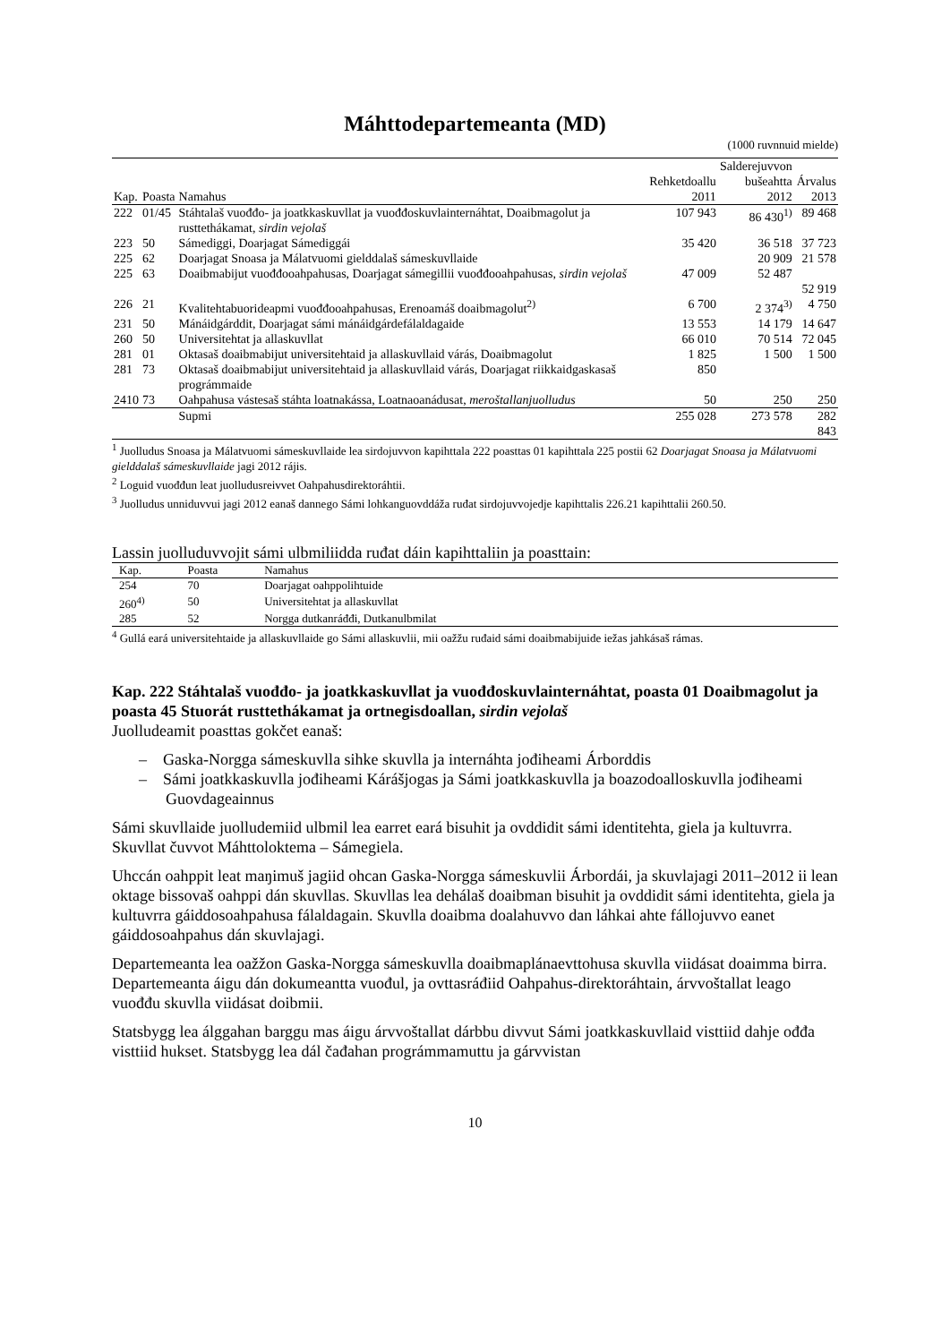Máhttodepartemeanta (MD)
(1000 ruvnnuid mielde)
| Kap. | Poasta | Namahus | Rehketdoallu 2011 | Salderejuvvon bušeahtta 2012 | Árvalus 2013 |
| --- | --- | --- | --- | --- | --- |
| 222 | 01/45 | Stáhtalaš vuođđo- ja joatkkaskuvllat ja vuođđoskuvlainternáhtat, Doaibmagolut ja rusttethákamat, sirdin vejolaš | 107 943 | 86 430<sup>1)</sup> | 89 468 |
| 223 | 50 | Sámediggi, Doarjagat Sámediggái | 35 420 | 36 518 | 37 723 |
| 225 | 62 | Doarjagat Snoasa ja Málatvuomi gielddalaš sámeskuvllaide | | 20 909 | 21 578 |
| 225 | 63 | Doaibmabijut vuođđooahpahusas, Doarjagat sámegillii vuođđooahpahusas, sirdin vejolaš | 47 009 | 52 487 | 52 919 |
| 226 | 21 | Kvalitehtabuorideapmi vuođđooahpahusas, Erenoamáš doaibmagolut<sup>2)</sup> | 6 700 | 2 374<sup>3)</sup> | 4 750 |
| 231 | 50 | Mánáidgárddit, Doarjagat sámi mánáidgárdefálaldagaide | 13 553 | 14 179 | 14 647 |
| 260 | 50 | Universitehtat ja allaskuvllat | 66 010 | 70 514 | 72 045 |
| 281 | 01 | Oktasaš doaibmabijut universitehtaid ja allaskuvllaid várás, Doaibmagolut | 1 825 | 1 500 | 1 500 |
| 281 | 73 | Oktasaš doaibmabijut universitehtaid ja allaskuvllaid várás, Doarjagat riikkaidgaskasaš prográmmaide | 850 | | |
| 2410 | 73 | Oahpahusa vástesaš stáhta loatnakássa, Loatnaoanádusat, meroštallanjuolludus | 50 | 250 | 250 |
| | | Supmi | 255 028 | 273 578 | 282 843 |
<sup>1</sup> Juolludus Snoasa ja Málatvuomi sámeskuvllaide lea sirdojuvvon kapihttala 222 poasttas 01 kapihttala 225 postii 62 Doarjagat Snoasa ja Málatvuomi gielddalaš sámeskuvllaide jagi 2012 rájis.
<sup>2</sup> Loguid vuođđun leat juolludusreivvet Oahpahusdirektoráhtii.
<sup>3</sup> Juolludus unniduvvui jagi 2012 eanaš dannego Sámi lohkanguovddáža ruđat sirdojuvvojedje kapihttalis 226.21 kapihttalii 260.50.
Lassin juolluduvvojit sámi ulbmiliidda ruđat dáin kapihttaliin ja poasttain:
| Kap. | Poasta | Namahus |
| --- | --- | --- |
| 254 | 70 | Doarjagat oahppolihtuide |
| 260<sup>4)</sup> | 50 | Universitehtat ja allaskuvllat |
| 285 | 52 | Norgga dutkanráđđi, Dutkanulbmilat |
<sup>4</sup> Gullá eará universitehtaide ja allaskuvllaide go Sámi allaskuvlii, mii oažžu ruđaid sámi doaibmabijuide iežas jahkásaš rámas.
Kap. 222 Stáhtalaš vuođđo- ja joatkkaskuvllat ja vuođđoskuvlainternáhtat, poasta 01 Doaibmagolut ja poasta 45 Stuorát rusttethákamat ja ortnegisdoallan, sirdin vejolaš
Juolludeamit poasttas gokčet eanaš:
– Gaska-Norgga sámeskuvlla sihke skuvlla ja internáhta jođiheami Árborddis
– Sámi joatkkaskuvlla jođiheami Kárášjogas ja Sámi joatkkaskuvlla ja boazodoalloskuvlla jođiheami Guovdageainnus
Sámi skuvllaide juolludemiid ulbmil lea earret eará bisuhit ja ovddidit sámi identitehta, giela ja kultuvrra. Skuvllat čuvvot Máhttoloktema – Sámegiela.
Uhccán oahppit leat maŋimuš jagiid ohcan Gaska-Norgga sámeskuvlii Árbordái, ja skuvlajagi 2011–2012 ii lean oktage bissovaš oahppi dán skuvllas. Skuvllas lea dehálaš doaibman bisuhit ja ovddidit sámi identitehta, giela ja kultuvrra gáiddosoahpahusa fálaldagain. Skuvlla doaibma doalahuvvo dan láhkai ahte fállojuvvo eanet gáiddosoahpahus dán skuvlajagi.
Departemeanta lea oažžon Gaska-Norgga sámeskuvlla doaibmaplánaevttohusa skuvlla viidásat doaimma birra. Departemeanta áigu dán dokumeantta vuođul, ja ovttasráđiid Oahpahus-direktoráhtain, árvvoštallat leago vuođđu skuvlla viidásat doibmii.
Statsbygg lea álggahan barggu mas áigu árvvoštallat dárbbu divvut Sámi joatkkaskuvllaid visttiid dahje ođđa visttiid hukset. Statsbygg lea dál čađahan prográmmamuttu ja gárvvistan
10